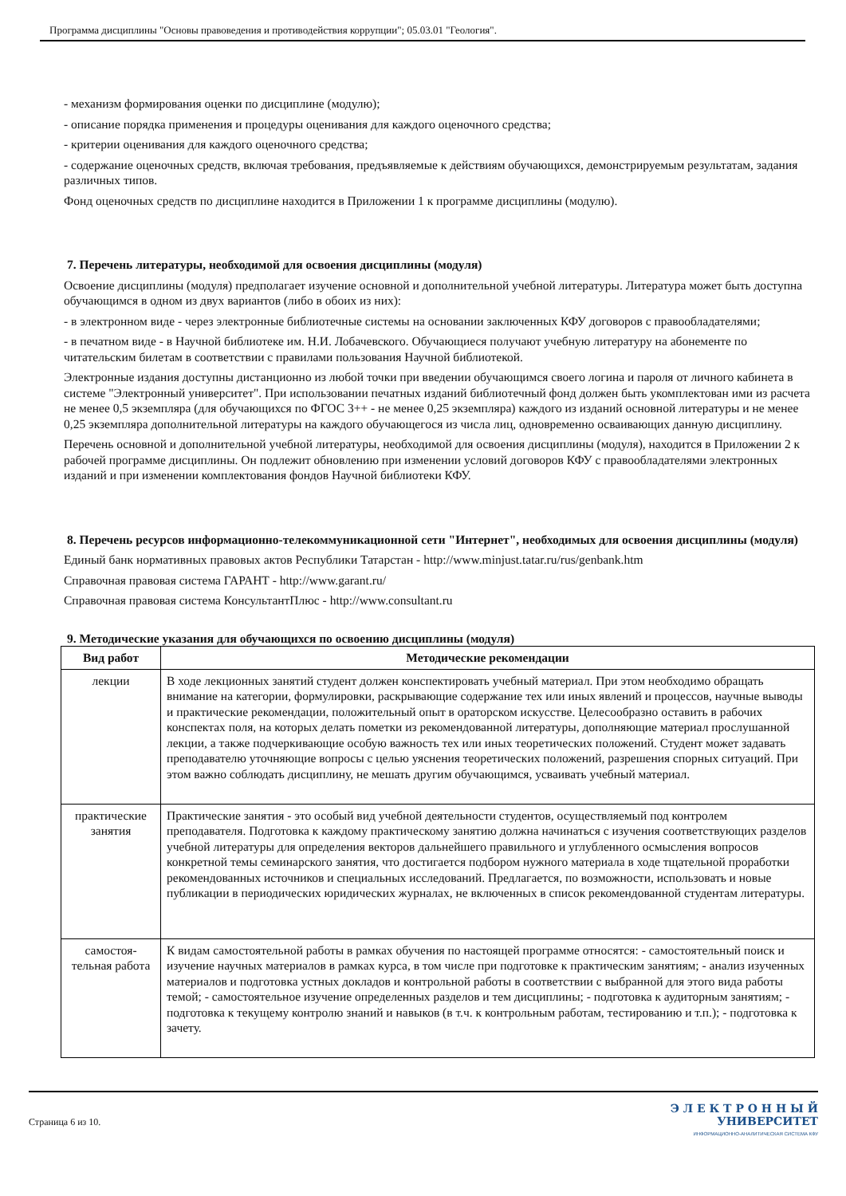Программа дисциплины "Основы правоведения и противодействия коррупции"; 05.03.01 "Геология".
- механизм формирования оценки по дисциплине (модулю);
- описание порядка применения и процедуры оценивания для каждого оценочного средства;
- критерии оценивания для каждого оценочного средства;
- содержание оценочных средств, включая требования, предъявляемые к действиям обучающихся, демонстрируемым результатам, задания различных типов.
Фонд оценочных средств по дисциплине находится в Приложении 1 к программе дисциплины (модулю).
7. Перечень литературы, необходимой для освоения дисциплины (модуля)
Освоение дисциплины (модуля) предполагает изучение основной и дополнительной учебной литературы. Литература может быть доступна обучающимся в одном из двух вариантов (либо в обоих из них):
- в электронном виде - через электронные библиотечные системы на основании заключенных КФУ договоров с правообладателями;
- в печатном виде - в Научной библиотеке им. Н.И. Лобачевского. Обучающиеся получают учебную литературу на абонементе по читательским билетам в соответствии с правилами пользования Научной библиотекой.
Электронные издания доступны дистанционно из любой точки при введении обучающимся своего логина и пароля от личного кабинета в системе "Электронный университет". При использовании печатных изданий библиотечный фонд должен быть укомплектован ими из расчета не менее 0,5 экземпляра (для обучающихся по ФГОС 3++ - не менее 0,25 экземпляра) каждого из изданий основной литературы и не менее 0,25 экземпляра дополнительной литературы на каждого обучающегося из числа лиц, одновременно осваивающих данную дисциплину.
Перечень основной и дополнительной учебной литературы, необходимой для освоения дисциплины (модуля), находится в Приложении 2 к рабочей программе дисциплины. Он подлежит обновлению при изменении условий договоров КФУ с правообладателями электронных изданий и при изменении комплектования фондов Научной библиотеки КФУ.
8. Перечень ресурсов информационно-телекоммуникационной сети "Интернет", необходимых для освоения дисциплины (модуля)
Единый банк нормативных правовых актов Республики Татарстан - http://www.minjust.tatar.ru/rus/genbank.htm
Справочная правовая система ГАРАНТ - http://www.garant.ru/
Справочная правовая система КонсультантПлюс - http://www.consultant.ru
9. Методические указания для обучающихся по освоению дисциплины (модуля)
| Вид работ | Методические рекомендации |
| --- | --- |
| лекции | В ходе лекционных занятий студент должен конспектировать учебный материал. При этом необходимо обращать внимание на категории, формулировки, раскрывающие содержание тех или иных явлений и процессов, научные выводы и практические рекомендации, положительный опыт в ораторском искусстве. Целесообразно оставить в рабочих конспектах поля, на которых делать пометки из рекомендованной литературы, дополняющие материал прослушанной лекции, а также подчеркивающие особую важность тех или иных теоретических положений. Студент может задавать преподавателю уточняющие вопросы с целью уяснения теоретических положений, разрешения спорных ситуаций. При этом важно соблюдать дисциплину, не мешать другим обучающимся, усваивать учебный материал. |
| практические занятия | Практические занятия - это особый вид учебной деятельности студентов, осуществляемый под контролем преподавателя. Подготовка к каждому практическому занятию должна начинаться с изучения соответствующих разделов учебной литературы для определения векторов дальнейшего правильного и углубленного осмысления вопросов конкретной темы семинарского занятия, что достигается подбором нужного материала в ходе тщательной проработки рекомендованных источников и специальных исследований. Предлагается, по возможности, использовать и новые публикации в периодических юридических журналах, не включенных в список рекомендованной студентам литературы. |
| самостоя-тельная работа | К видам самостоятельной работы в рамках обучения по настоящей программе относятся: - самостоятельный поиск и изучение научных материалов в рамках курса, в том числе при подготовке к практическим занятиям; - анализ изученных материалов и подготовка устных докладов и контрольной работы в соответствии с выбранной для этого вида работы темой; - самостоятельное изучение определенных разделов и тем дисциплины; - подготовка к аудиторным занятиям; - подготовка к текущему контролю знаний и навыков (в т.ч. к контрольным работам, тестированию и т.п.); - подготовка к зачету. |
Страница 6 из 10.
Э Л Е К Т Р О Н Н Ы Й
УНИВЕРСИТЕТ
ИНФОРМАЦИОННО-АНАЛИТИЧЕСКАЯ СИСТЕМА КФУ